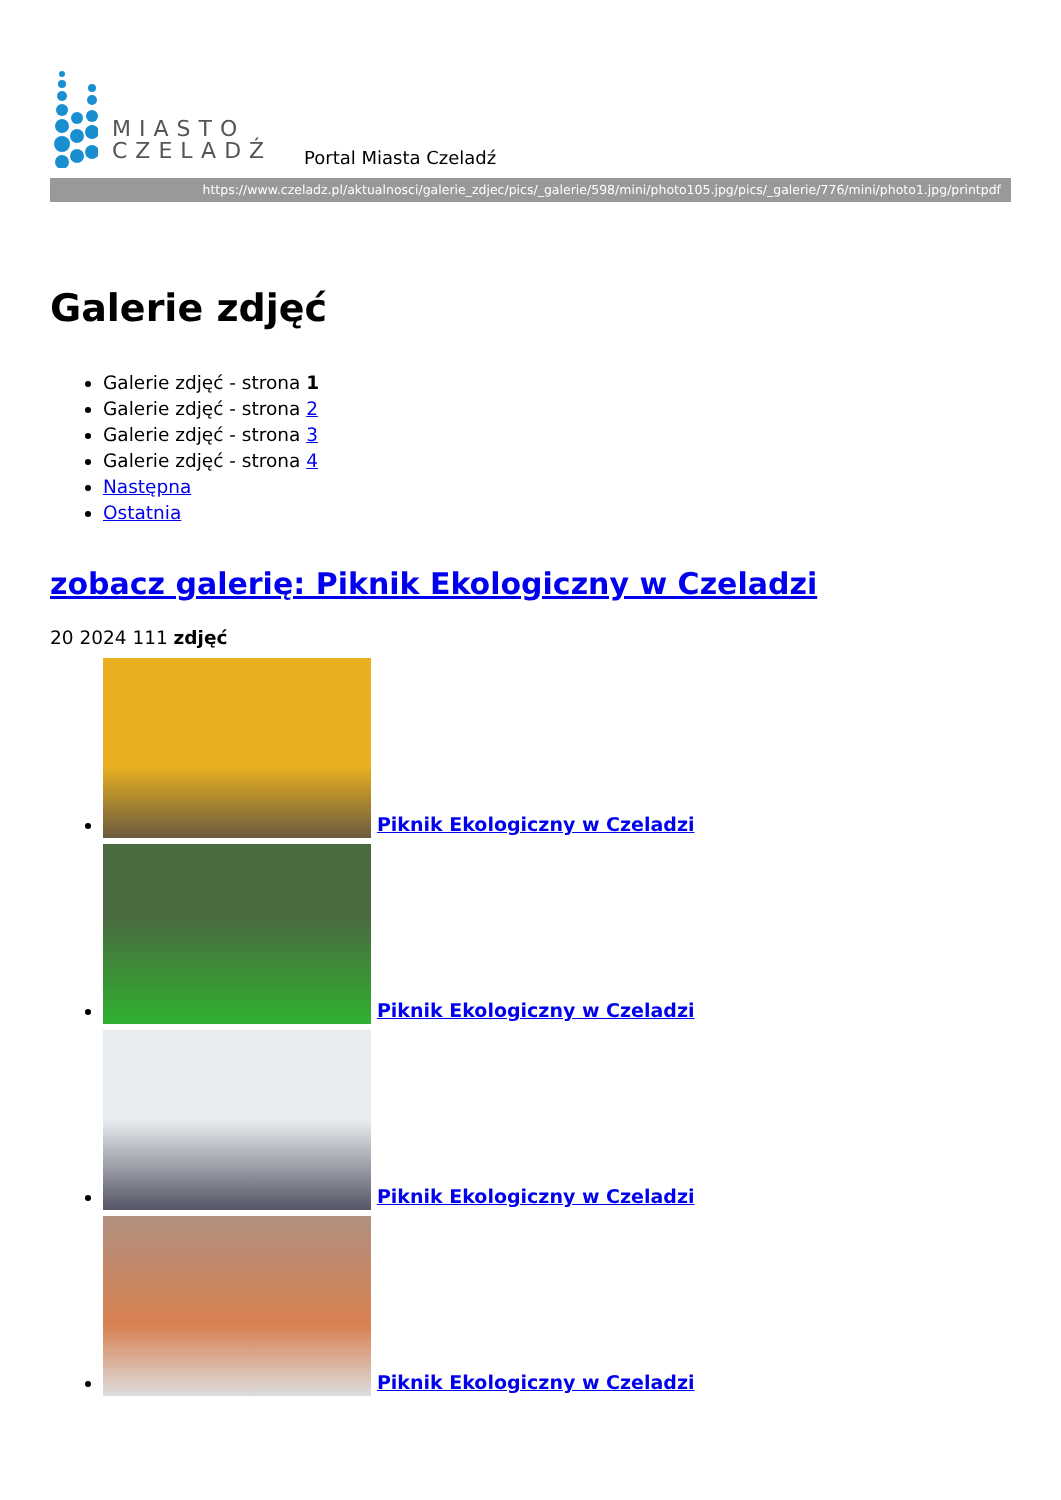MIASTO
CZELADŹ
Portal Miasta Czeladź
https://www.czeladz.pl/aktualnosci/galerie_zdjec/pics/_galerie/598/mini/photo105.jpg/pics/_galerie/776/mini/photo1.jpg/printpdf
Galerie zdjęć
Galerie zdjęć - strona 1
Galerie zdjęć - strona 2
Galerie zdjęć - strona 3
Galerie zdjęć - strona 4
Następna
Ostatnia
zobacz galerię: Piknik Ekologiczny w Czeladzi
20 2024 111 zdjęć
Piknik Ekologiczny w Czeladzi
Piknik Ekologiczny w Czeladzi
Piknik Ekologiczny w Czeladzi
Piknik Ekologiczny w Czeladzi